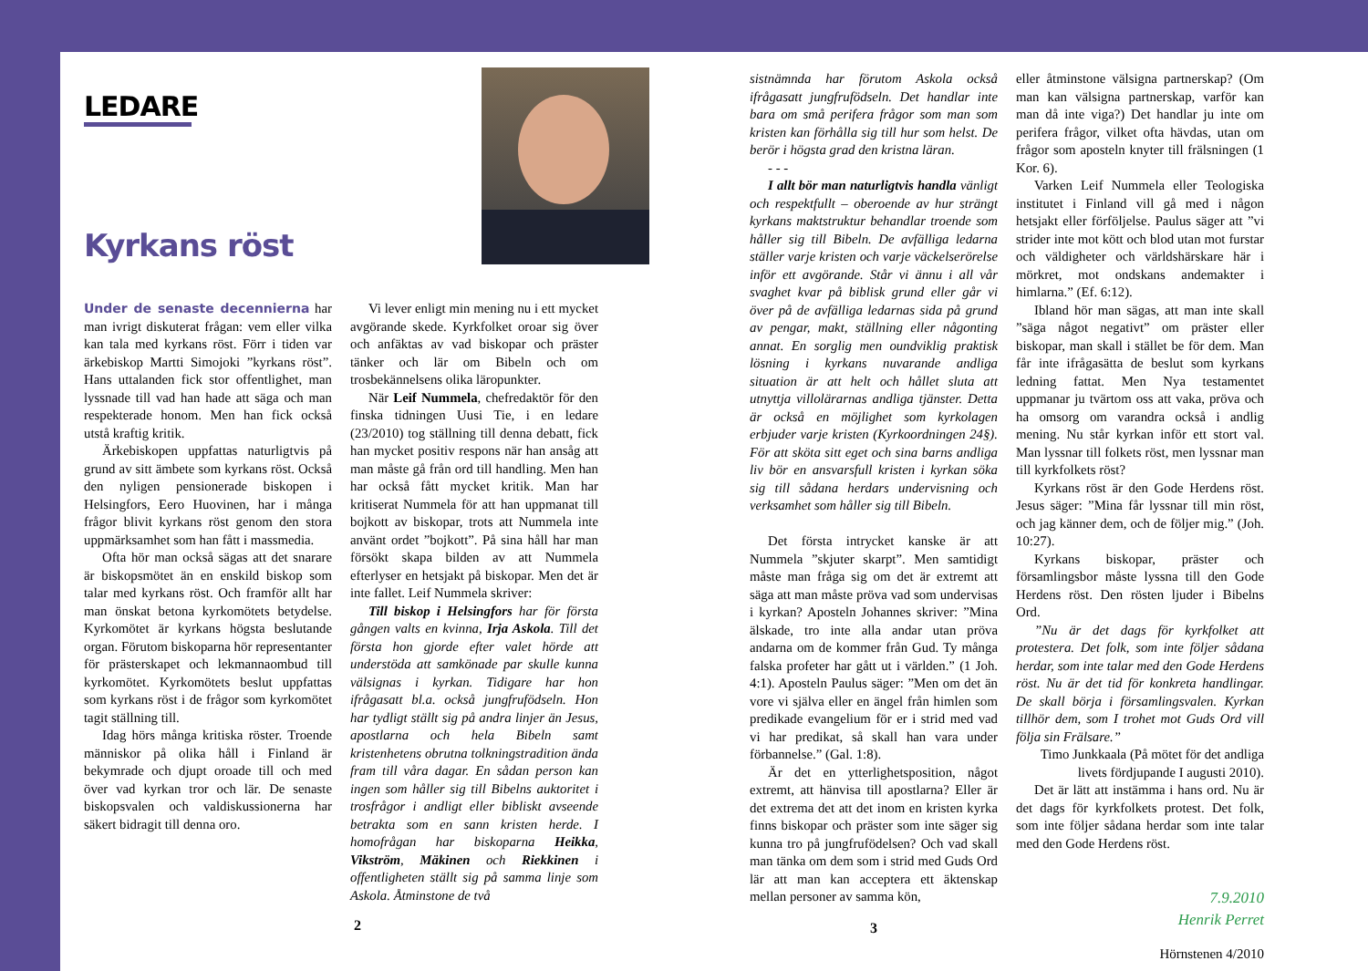LEDARE
Kyrkans röst
Under de senaste decennierna har man ivrigt diskuterat frågan: vem eller vilka kan tala med kyrkans röst. Förr i tiden var ärkebiskop Martti Simojoki ”kyrkans röst”. Hans uttalanden fick stor offentlighet, man lyssnade till vad han hade att säga och man respekterade honom. Men han fick också utstå kraftig kritik.
Ärkebiskopen uppfattas naturligtvis på grund av sitt ämbete som kyrkans röst. Också den nyligen pensionerade biskopen i Helsingfors, Eero Huovinen, har i många frågor blivit kyrkans röst genom den stora uppmärksamhet som han fått i massmedia.
Ofta hör man också sägas att det snarare är biskopsmötet än en enskild biskop som talar med kyrkans röst. Och framför allt har man önskat betona kyrkomötets betydelse. Kyrkomötet är kyrkans högsta beslutande organ. Förutom biskoparna hör representanter för prästerskapet och lekmannaombud till kyrkomötet. Kyrkomötets beslut uppfattas som kyrkans röst i de frågor som kyrkomötet tagit ställning till.
Idag hörs många kritiska röster. Troende människor på olika håll i Finland är bekymrade och djupt oroade till och med över vad kyrkan tror och lär. De senaste biskopsvalen och valdiskussionerna har säkert bidragit till denna oro.
Vi lever enligt min mening nu i ett mycket avgörande skede. Kyrkfolket oroar sig över och anfäktas av vad biskopar och präster tänker och lär om Bibeln och om trosbekännelsens olika läropunkter.
När Leif Nummela, chefredaktör för den finska tidningen Uusi Tie, i en ledare (23/2010) tog ställning till denna debatt, fick han mycket positiv respons när han ansåg att man måste gå från ord till handling. Men han har också fått mycket kritik. Man har kritiserat Nummela för att han uppmanat till bojkott av biskopar, trots att Nummela inte använt ordet ”bojkott”. På sina håll har man försökt skapa bilden av att Nummela efterlyser en hetsjakt på biskopar. Men det är inte fallet. Leif Nummela skriver:
Till biskop i Helsingfors har för första gången valts en kvinna, Irja Askola. Till det första hon gjorde efter valet hörde att understöda att samkönade par skulle kunna välsignas i kyrkan. Tidigare har hon ifrågasatt bl.a. också jungfrufödseln. Hon har tydligt ställt sig på andra linjer än Jesus, apostlarna och hela Bibeln samt kristenhetens obrutna tolkningstradition ända fram till våra dagar. En sådan person kan ingen som håller sig till Bibelns auktoritet i trosfrågor i andligt eller bibliskt avseende betrakta som en sann kristen herde. I homofrågan har biskoparna Heikka, Vikström, Mäkinen och Riekkinen i offentligheten ställt sig på samma linje som Askola. Åtminstone de två
2
sistnämnda har förutom Askola också ifrågasatt jungfrufödseln. Det handlar inte bara om små perifera frågor som man som kristen kan förhålla sig till hur som helst. De berör i högsta grad den kristna läran.
- - -
I allt bör man naturligtvis handla vänligt och respektfullt – oberoende av hur strängt kyrkans maktstruktur behandlar troende som håller sig till Bibeln. De avfälliga ledarna ställer varje kristen och varje väckelserörelse inför ett avgörande. Står vi ännu i all vår svaghet kvar på biblisk grund eller går vi över på de avfälliga ledarnas sida på grund av pengar, makt, ställning eller någonting annat. En sorglig men oundviklig praktisk lösning i kyrkans nuvarande andliga situation är att helt och hållet sluta att utnyttja villolärarnas andliga tjänster. Detta är också en möjlighet som kyrkolagen erbjuder varje kristen (Kyrkoordningen 24§). För att sköta sitt eget och sina barns andliga liv bör en ansvarsfull kristen i kyrkan söka sig till sådana herdars undervisning och verksamhet som håller sig till Bibeln.
Det första intrycket kanske är att Nummela ”skjuter skarpt”. Men samtidigt måste man fråga sig om det är extremt att säga att man måste pröva vad som undervisas i kyrkan? Aposteln Johannes skriver: ”Mina älskade, tro inte alla andar utan pröva andarna om de kommer från Gud. Ty många falska profeter har gått ut i världen.” (1 Joh. 4:1). Aposteln Paulus säger: ”Men om det än vore vi själva eller en ängel från himlen som predikade evangelium för er i strid med vad vi har predikat, så skall han vara under förbannelse.” (Gal. 1:8).
Är det en ytterlighetsposition, något extremt, att hänvisa till apostlarna? Eller är det extrema det att det inom en kristen kyrka finns biskopar och präster som inte säger sig kunna tro på jungfrufödelsen? Och vad skall man tänka om dem som i strid med Guds Ord lär att man kan acceptera ett äktenskap mellan personer av samma kön,
3
eller åtminstone välsigna partnerskap? (Om man kan välsigna partnerskap, varför kan man då inte viga?) Det handlar ju inte om perifera frågor, vilket ofta hävdas, utan om frågor som aposteln knyter till frälsningen (1 Kor. 6).
Varken Leif Nummela eller Teologiska institutet i Finland vill gå med i någon hetsjakt eller förföljelse. Paulus säger att ”vi strider inte mot kött och blod utan mot furstar och väldigheter och världshärskare här i mörkret, mot ondskans andemakter i himlarna.” (Ef. 6:12).
Ibland hör man sägas, att man inte skall ”säga något negativt” om präster eller biskopar, man skall i stället be för dem. Man får inte ifrågasätta de beslut som kyrkans ledning fattat. Men Nya testamentet uppmanar ju tvärtom oss att vaka, pröva och ha omsorg om varandra också i andlig mening. Nu står kyrkan inför ett stort val. Man lyssnar till folkets röst, men lyssnar man till kyrkfolkets röst?
Kyrkans röst är den Gode Herdens röst. Jesus säger: ”Mina får lyssnar till min röst, och jag känner dem, och de följer mig.” (Joh. 10:27).
Kyrkans biskopar, präster och församlingsbor måste lyssna till den Gode Herdens röst. Den rösten ljuder i Bibelns Ord.
”Nu är det dags för kyrkfolket att protestera. Det folk, som inte följer sådana herdar, som inte talar med den Gode Herdens röst. Nu är det tid för konkreta handlingar. De skall börja i församlingsvalen. Kyrkan tillhör dem, som I trohet mot Guds Ord vill följa sin Frälsare.”
Timo Junkkaala (På mötet för det andliga livets fördjupande I augusti 2010).
Det är lätt att instämma i hans ord. Nu är det dags för kyrkfolkets protest. Det folk, som inte följer sådana herdar som inte talar med den Gode Herdens röst.
7.9.2010
Henrik Perret
Hörnstenen 4/2010